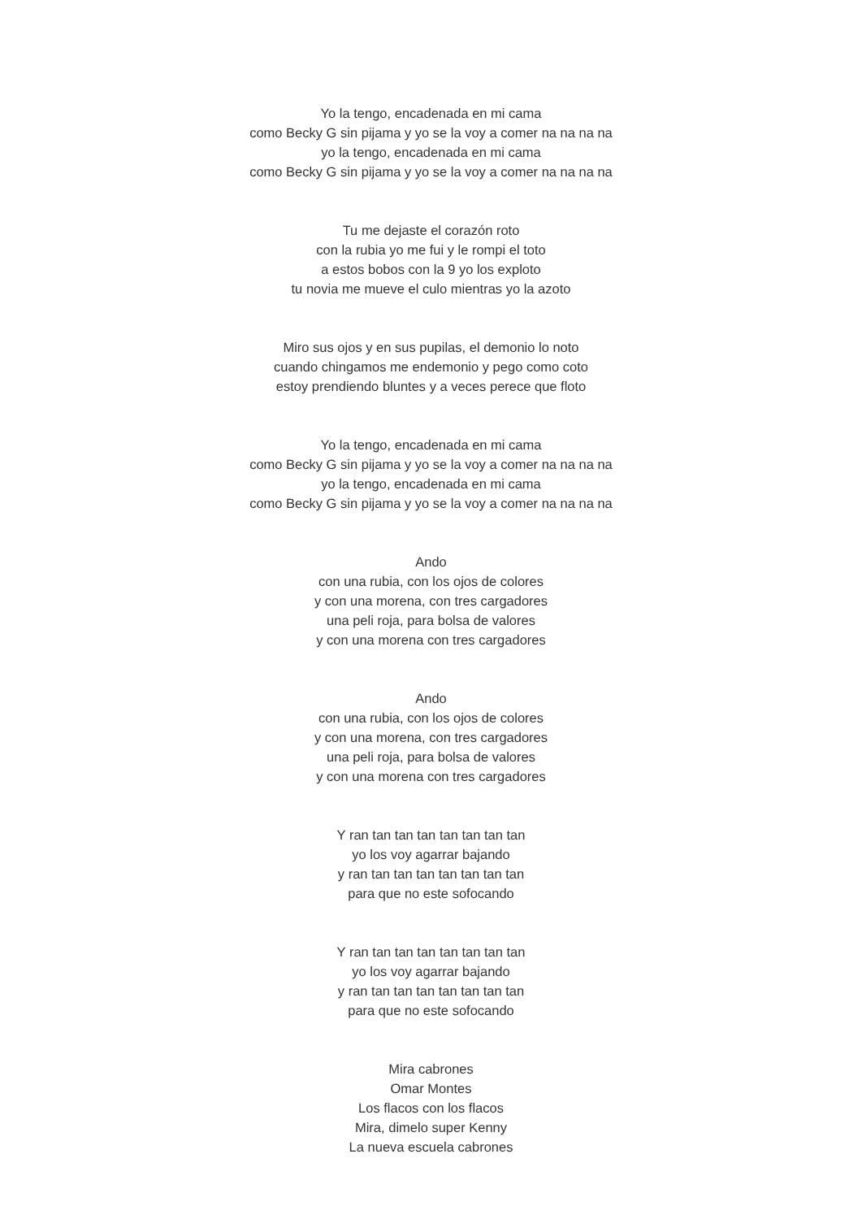Yo la tengo, encadenada en mi cama
como Becky G sin pijama y yo se la voy a comer na na na na
yo la tengo, encadenada en mi cama
como Becky G sin pijama y yo se la voy a comer na na na na
Tu me dejaste el corazón roto
con la rubia yo me fui y le rompi el toto
a estos bobos con la 9 yo los exploto
tu novia me mueve el culo mientras yo la azoto
Miro sus ojos y en sus pupilas, el demonio lo noto
cuando chingamos me endemonio y pego como coto
estoy prendiendo bluntes y a veces perece que floto
Yo la tengo, encadenada en mi cama
como Becky G sin pijama y yo se la voy a comer na na na na
yo la tengo, encadenada en mi cama
como Becky G sin pijama y yo se la voy a comer na na na na
Ando
con una rubia, con los ojos de colores
y con una morena, con tres cargadores
una peli roja, para bolsa de valores
y con una morena con tres cargadores
Ando
con una rubia, con los ojos de colores
y con una morena, con tres cargadores
una peli roja, para bolsa de valores
y con una morena con tres cargadores
Y ran tan tan tan tan tan tan tan
yo los voy agarrar bajando
y ran tan tan tan tan tan tan tan
para que no este sofocando
Y ran tan tan tan tan tan tan tan
yo los voy agarrar bajando
y ran tan tan tan tan tan tan tan
para que no este sofocando
Mira cabrones
Omar Montes
Los flacos con los flacos
Mira, dimelo super Kenny
La nueva escuela cabrones